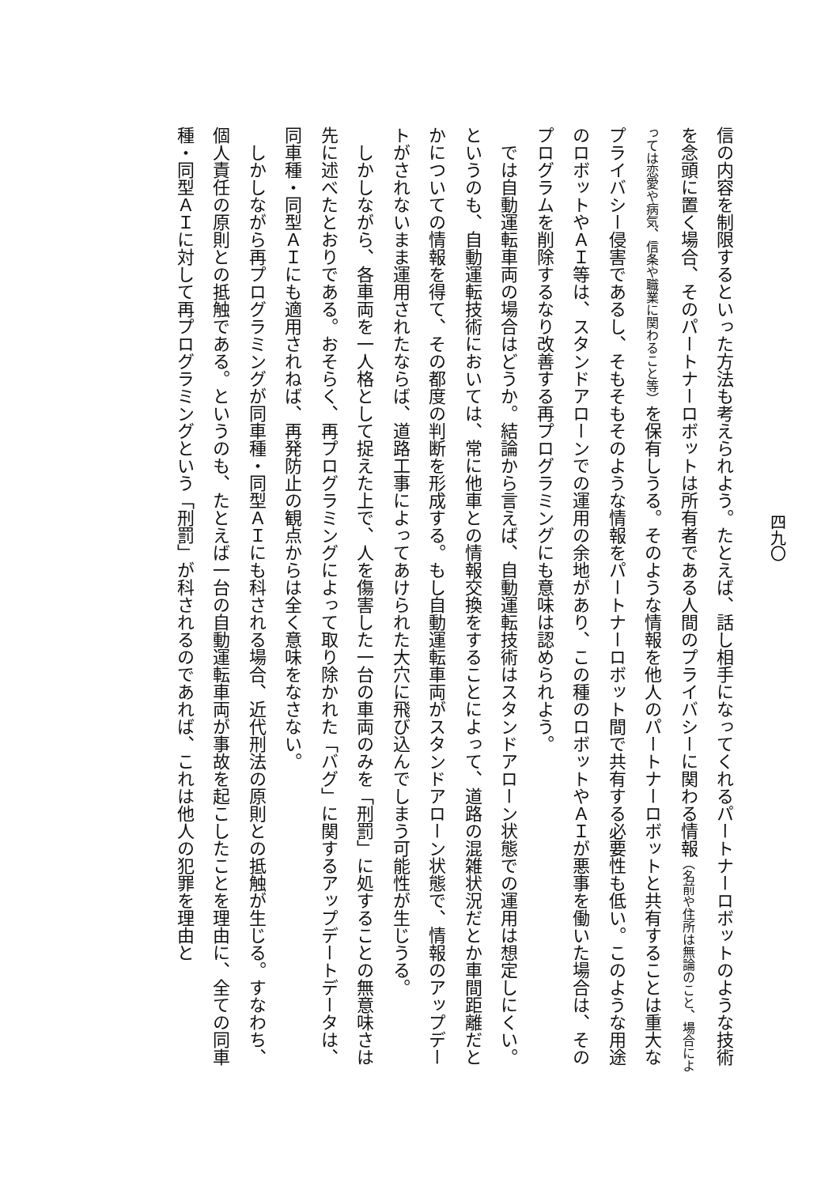四九〇
信の内容を制限するといった方法も考えられよう。たとえば、話し相手になってくれるパートナーロボットのような技術を念頭に置く場合、そのパートナーロボットは所有者である人間のプライバシーに関わる情報（名前や住所は無論のこと、場合によっては恋愛や病気、信条や職業に関わること等）を保有しうる。そのような情報を他人のパートナーロボットと共有することは重大なプライバシー侵害であるし、そもそもそのような情報をパートナーロボット間で共有する必要性も低い。このような用途のロボットやＡＩ等は、スタンドアローンでの運用の余地があり、この種のロボットやＡＩが悪事を働いた場合は、そのプログラムを削除するなり改善する再プログラミングにも意味は認められよう。
　では自動運転車両の場合はどうか。結論から言えば、自動運転技術はスタンドアローン状態での運用は想定しにくい。というのも、自動運転技術においては、常に他車との情報交換をすることによって、道路の混雑状況だとか車間距離だとかについての情報を得て、その都度の判断を形成する。もし自動運転車両がスタンドアローン状態で、情報のアップデートがされないまま運用されたならば、道路工事によってあけられた大穴に飛び込んでしまう可能性が生じうる。
　しかしながら、各車両を一人格として捉えた上で、人を傷害した一台の車両のみを「刑罰」に処することの無意味さは先に述べたとおりである。おそらく、再プログラミングによって取り除かれた「バグ」に関するアップデートデータは、同車種・同型ＡＩにも適用されねば、再発防止の観点からは全く意味をなさない。
　しかしながら再プログラミングが同車種・同型ＡＩにも科される場合、近代刑法の原則との抵触が生じる。すなわち、個人責任の原則との抵触である。というのも、たとえば一台の自動運転車両が事故を起こしたことを理由に、全ての同車種・同型ＡＩに対して再プログラミングという「刑罰」が科されるのであれば、これは他人の犯罪を理由と